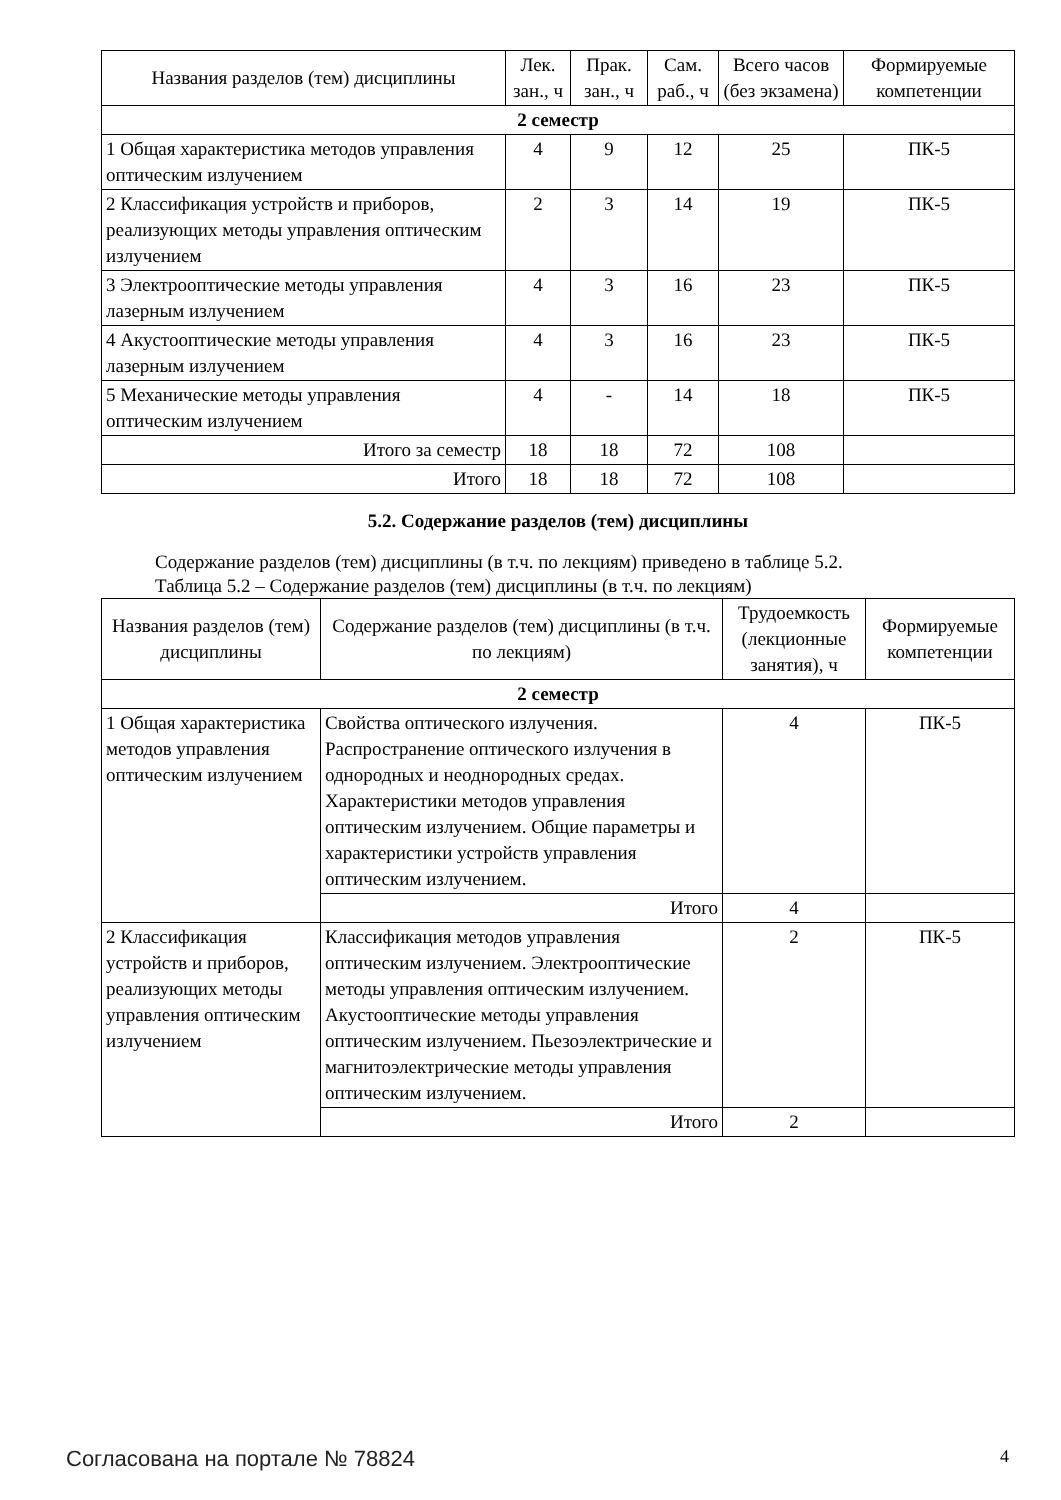| Названия разделов (тем) дисциплины | Лек. зан., ч | Прак. зан., ч | Сам. раб., ч | Всего часов (без экзамена) | Формируемые компетенции |
| --- | --- | --- | --- | --- | --- |
| 2 семестр | | | | | |
| 1 Общая характеристика методов управления оптическим излучением | 4 | 9 | 12 | 25 | ПК-5 |
| 2 Классификация устройств и приборов, реализующих методы управления оптическим излучением | 2 | 3 | 14 | 19 | ПК-5 |
| 3 Электрооптические методы управления лазерным излучением | 4 | 3 | 16 | 23 | ПК-5 |
| 4 Акустооптические методы управления лазерным излучением | 4 | 3 | 16 | 23 | ПК-5 |
| 5 Механические методы управления оптическим излучением | 4 | - | 14 | 18 | ПК-5 |
| Итого за семестр | 18 | 18 | 72 | 108 | |
| Итого | 18 | 18 | 72 | 108 | |
5.2. Содержание разделов (тем) дисциплины
Содержание разделов (тем) дисциплины (в т.ч. по лекциям) приведено в таблице 5.2.
Таблица 5.2 – Содержание разделов (тем) дисциплины (в т.ч. по лекциям)
| Названия разделов (тем) дисциплины | Содержание разделов (тем) дисциплины (в т.ч. по лекциям) | Трудоемкость (лекционные занятия), ч | Формируемые компетенции |
| --- | --- | --- | --- |
| 2 семестр | | | |
| 1 Общая характеристика методов управления оптическим излучением | Свойства оптического излучения. Распространение оптического излучения в однородных и неоднородных средах. Характеристики методов управления оптическим излучением. Общие параметры и характеристики устройств управления оптическим излучением. | 4 | ПК-5 |
| | Итого | 4 | |
| 2 Классификация устройств и приборов, реализующих методы управления оптическим излучением | Классификация методов управления оптическим излучением. Электрооптические методы управления оптическим излучением. Акустооптические методы управления оптическим излучением. Пьезоэлектрические и магнитоэлектрические методы управления оптическим излучением. | 2 | ПК-5 |
| | Итого | 2 | |
Согласована на портале № 78824 4